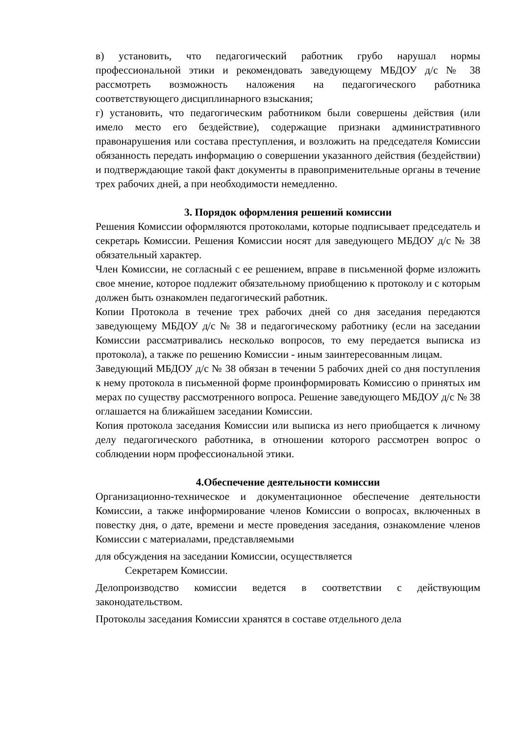в) установить, что педагогический работник грубо нарушал нормы профессиональной этики и рекомендовать заведующему МБДОУ д/с № 38 рассмотреть возможность наложения на педагогического работника соответствующего дисциплинарного взыскания;
г) установить, что педагогическим работником были совершены действия (или имело место его бездействие), содержащие признаки административного правонарушения или состава преступления, и возложить на председателя Комиссии обязанность передать информацию о совершении указанного действия (бездействии) и подтверждающие такой факт документы в правоприменительные органы в течение трех рабочих дней, а при необходимости немедленно.
3. Порядок оформления решений комиссии
Решения Комиссии оформляются протоколами, которые подписывает председатель и секретарь Комиссии. Решения Комиссии носят для заведующего МБДОУ д/с № 38 обязательный характер.
Член Комиссии, не согласный с ее решением, вправе в письменной форме изложить свое мнение, которое подлежит обязательному приобщению к протоколу и с которым должен быть ознакомлен педагогический работник.
Копии Протокола в течение трех рабочих дней со дня заседания передаются заведующему МБДОУ д/с № 38 и педагогическому работнику (если на заседании Комиссии рассматривались несколько вопросов, то ему передается выписка из протокола), а также по решению Комиссии - иным заинтересованным лицам.
Заведующий МБДОУ д/с № 38 обязан в течении 5 рабочих дней со дня поступления к нему протокола в письменной форме проинформировать Комиссию о принятых им мерах по существу рассмотренного вопроса. Решение заведующего МБДОУ д/с № 38 оглашается на ближайшем заседании Комиссии.
Копия протокола заседания Комиссии или выписка из него приобщается к личному делу педагогического работника, в отношении которого рассмотрен вопрос о соблюдении норм профессиональной этики.
4.Обеспечение деятельности комиссии
Организационно-техническое и документационное обеспечение деятельности Комиссии, а также информирование членов Комиссии о вопросах, включенных в повестку дня, о дате, времени и месте проведения заседания, ознакомление членов Комиссии с материалами, представляемыми
для обсуждения на заседании Комиссии, осуществляется
Секретарем Комиссии.
Делопроизводство комиссии ведется в соответствии с действующим законодательством.
Протоколы заседания Комиссии хранятся в составе отдельного дела